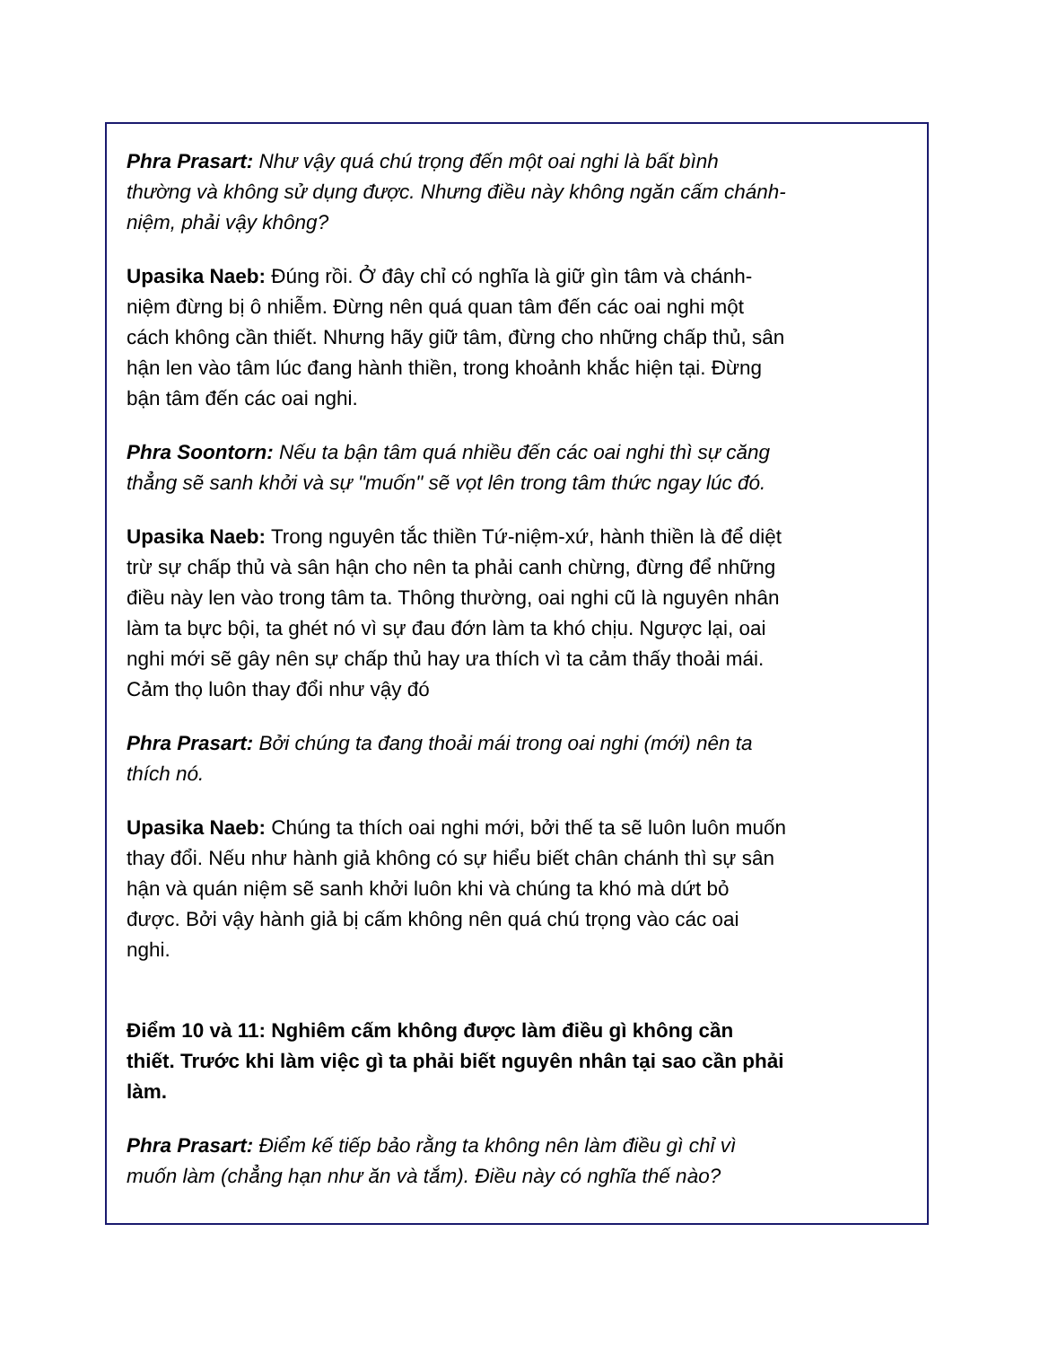Phra Prasart: Như vậy quá chú trọng đến một oai nghi là bất bình thường và không sử dụng được. Nhưng điều này không ngăn cấm chánh-niệm, phải vậy không?
Upasika Naeb: Đúng rồi. Ở đây chỉ có nghĩa là giữ gìn tâm và chánh-niệm đừng bị ô nhiễm. Đừng nên quá quan tâm đến các oai nghi một cách không cần thiết. Nhưng hãy giữ tâm, đừng cho những chấp thủ, sân hận len vào tâm lúc đang hành thiền, trong khoảnh khắc hiện tại. Đừng bận tâm đến các oai nghi.
Phra Soontorn: Nếu ta bận tâm quá nhiều đến các oai nghi thì sự căng thẳng sẽ sanh khởi và sự "muốn" sẽ vọt lên trong tâm thức ngay lúc đó.
Upasika Naeb: Trong nguyên tắc thiền Tứ-niệm-xứ, hành thiền là để diệt trừ sự chấp thủ và sân hận cho nên ta phải canh chừng, đừng để những điều này len vào trong tâm ta. Thông thường, oai nghi cũ là nguyên nhân làm ta bực bội, ta ghét nó vì sự đau đớn làm ta khó chịu. Ngược lại, oai nghi mới sẽ gây nên sự chấp thủ hay ưa thích vì ta cảm thấy thoải mái. Cảm thọ luôn thay đổi như vậy đó
Phra Prasart: Bởi chúng ta đang thoải mái trong oai nghi (mới) nên ta thích nó.
Upasika Naeb: Chúng ta thích oai nghi mới, bởi thế ta sẽ luôn luôn muốn thay đổi. Nếu như hành giả không có sự hiểu biết chân chánh thì sự sân hận và quán niệm sẽ sanh khởi luôn khi và chúng ta khó mà dứt bỏ được. Bởi vậy hành giả bị cấm không nên quá chú trọng vào các oai nghi.
Điểm 10 và 11: Nghiêm cấm không được làm điều gì không cần thiết. Trước khi làm việc gì ta phải biết nguyên nhân tại sao cần phải làm.
Phra Prasart: Điểm kế tiếp bảo rằng ta không nên làm điều gì chỉ vì muốn làm (chẳng hạn như ăn và tắm). Điều này có nghĩa thế nào?